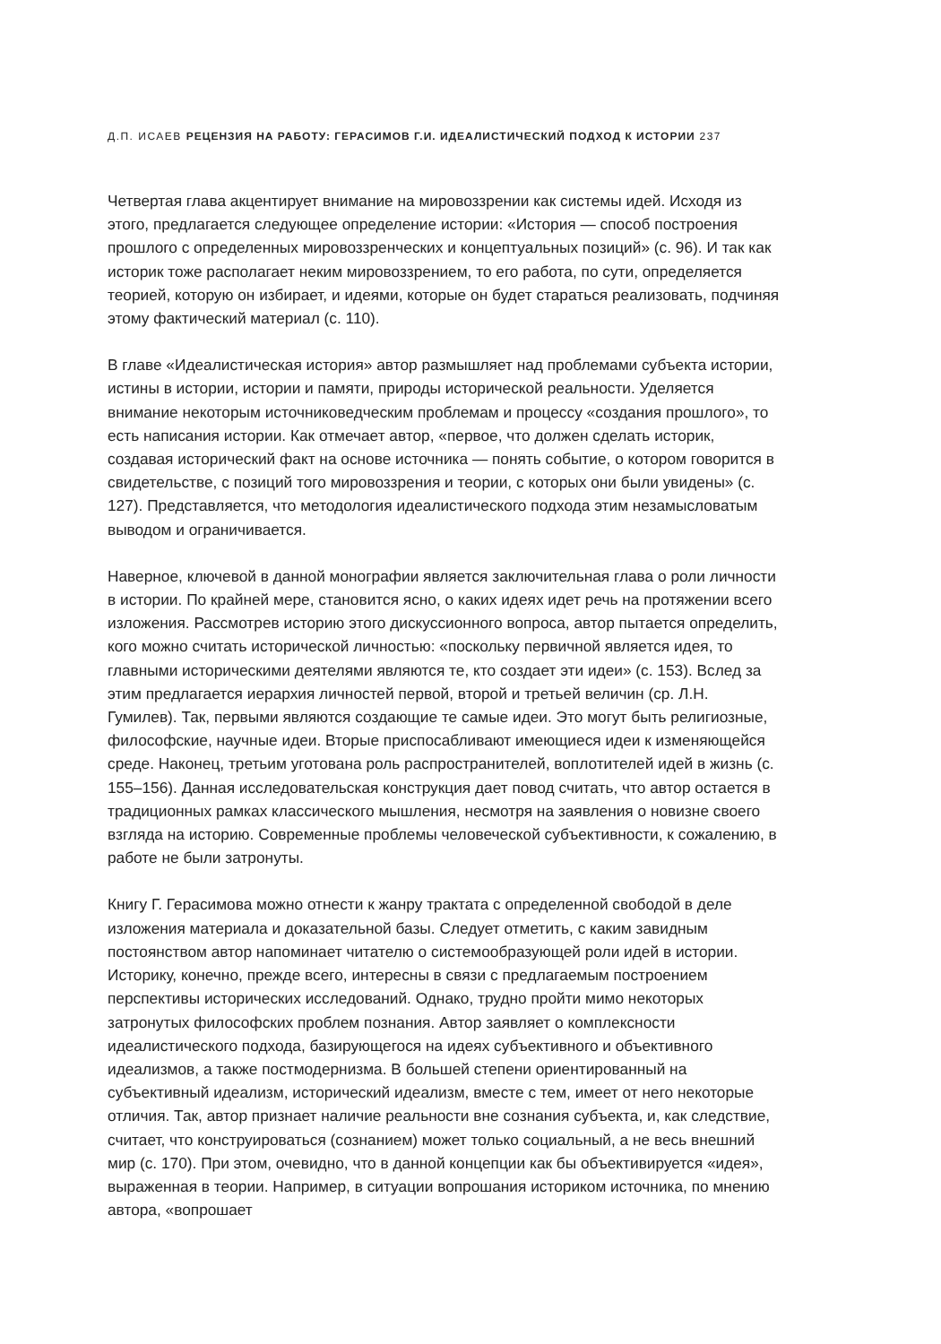Д.П. ИСАЕВ РЕЦЕНЗИЯ НА РАБОТУ: ГЕРАСИМОВ Г.И. ИДЕАЛИСТИЧЕСКИЙ ПОДХОД К ИСТОРИИ 237
Четвертая глава акцентирует внимание на мировоззрении как системы идей. Исходя из этого, предлагается следующее определение истории: «История — способ построения прошлого с определенных мировоззренческих и концептуальных позиций» (с. 96). И так как историк тоже располагает неким мировоззрением, то его работа, по сути, определяется теорией, которую он избирает, и идеями, которые он будет стараться реализовать, подчиняя этому фактический материал (с. 110).
В главе «Идеалистическая история» автор размышляет над проблемами субъекта истории, истины в истории, истории и памяти, природы исторической реальности. Уделяется внимание некоторым источниковедческим проблемам и процессу «создания прошлого», то есть написания истории. Как отмечает автор, «первое, что должен сделать историк, создавая исторический факт на основе источника — понять событие, о котором говорится в свидетельстве, с позиций того мировоззрения и теории, с которых они были увидены» (с. 127). Представляется, что методология идеалистического подхода этим незамысловатым выводом и ограничивается.
Наверное, ключевой в данной монографии является заключительная глава о роли личности в истории. По крайней мере, становится ясно, о каких идеях идет речь на протяжении всего изложения. Рассмотрев историю этого дискуссионного вопроса, автор пытается определить, кого можно считать исторической личностью: «поскольку первичной является идея, то главными историческими деятелями являются те, кто создает эти идеи» (с. 153). Вслед за этим предлагается иерархия личностей первой, второй и третьей величин (ср. Л.Н. Гумилев). Так, первыми являются создающие те самые идеи. Это могут быть религиозные, философские, научные идеи. Вторые приспосабливают имеющиеся идеи к изменяющейся среде. Наконец, третьим уготована роль распространителей, воплотителей идей в жизнь (с. 155–156). Данная исследовательская конструкция дает повод считать, что автор остается в традиционных рамках классического мышления, несмотря на заявления о новизне своего взгляда на историю. Современные проблемы человеческой субъективности, к сожалению, в работе не были затронуты.
Книгу Г. Герасимова можно отнести к жанру трактата с определенной свободой в деле изложения материала и доказательной базы. Следует отметить, с каким завидным постоянством автор напоминает читателю о системообразующей роли идей в истории. Историку, конечно, прежде всего, интересны в связи с предлагаемым построением перспективы исторических исследований. Однако, трудно пройти мимо некоторых затронутых философских проблем познания. Автор заявляет о комплексности идеалистического подхода, базирующегося на идеях субъективного и объективного идеализмов, а также постмодернизма. В большей степени ориентированный на субъективный идеализм, исторический идеализм, вместе с тем, имеет от него некоторые отличия. Так, автор признает наличие реальности вне сознания субъекта, и, как следствие, считает, что конструироваться (сознанием) может только социальный, а не весь внешний мир (с. 170). При этом, очевидно, что в данной концепции как бы объективируется «идея», выраженная в теории. Например, в ситуации вопрошания историком источника, по мнению автора, «вопрошает